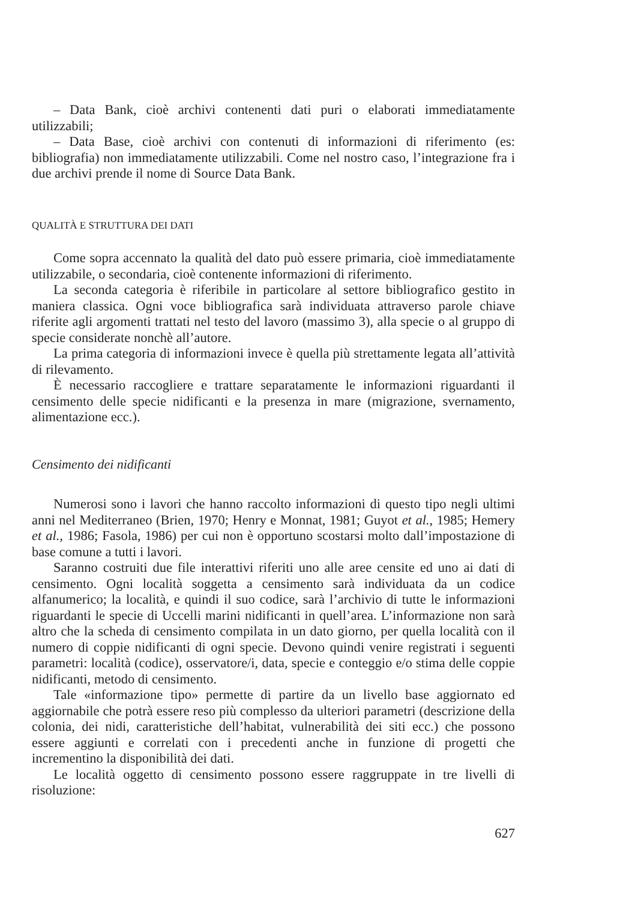– Data Bank, cioè archivi contenenti dati puri o elaborati immediatamente utilizzabili;
– Data Base, cioè archivi con contenuti di informazioni di riferimento (es: bibliografia) non immediatamente utilizzabili. Come nel nostro caso, l’integrazione fra i due archivi prende il nome di Source Data Bank.
QUALITÀ E STRUTTURA DEI DATI
Come sopra accennato la qualità del dato può essere primaria, cioè immediatamente utilizzabile, o secondaria, cioè contenente informazioni di riferimento.
La seconda categoria è riferibile in particolare al settore bibliografico gestito in maniera classica. Ogni voce bibliografica sarà individuata attraverso parole chiave riferite agli argomenti trattati nel testo del lavoro (massimo 3), alla specie o al gruppo di specie considerate nonchè all’autore.
La prima categoria di informazioni invece è quella più strettamente legata all’attività di rilevamento.
È necessario raccogliere e trattare separatamente le informazioni riguardanti il censimento delle specie nidificanti e la presenza in mare (migrazione, svernamento, alimentazione ecc.).
Censimento dei nidificanti
Numerosi sono i lavori che hanno raccolto informazioni di questo tipo negli ultimi anni nel Mediterraneo (Brien, 1970; Henry e Monnat, 1981; Guyot et al., 1985; Hemery et al., 1986; Fasola, 1986) per cui non è opportuno scostarsi molto dall’impostazione di base comune a tutti i lavori.
Saranno costruiti due file interattivi riferiti uno alle aree censite ed uno ai dati di censimento. Ogni località soggetta a censimento sarà individuata da un codice alfanumerico; la località, e quindi il suo codice, sarà l’archivio di tutte le informazioni riguardanti le specie di Uccelli marini nidificanti in quell’area. L’informazione non sarà altro che la scheda di censimento compilata in un dato giorno, per quella località con il numero di coppie nidificanti di ogni specie. Devono quindi venire registrati i seguenti parametri: località (codice), osservatore/i, data, specie e conteggio e/o stima delle coppie nidificanti, metodo di censimento.
Tale «informazione tipo» permette di partire da un livello base aggiornato ed aggiornabile che potrà essere reso più complesso da ulteriori parametri (descrizione della colonia, dei nidi, caratteristiche dell’habitat, vulnerabilità dei siti ecc.) che possono essere aggiunti e correlati con i precedenti anche in funzione di progetti che incrementino la disponibilità dei dati.
Le località oggetto di censimento possono essere raggruppate in tre livelli di risoluzione:
627